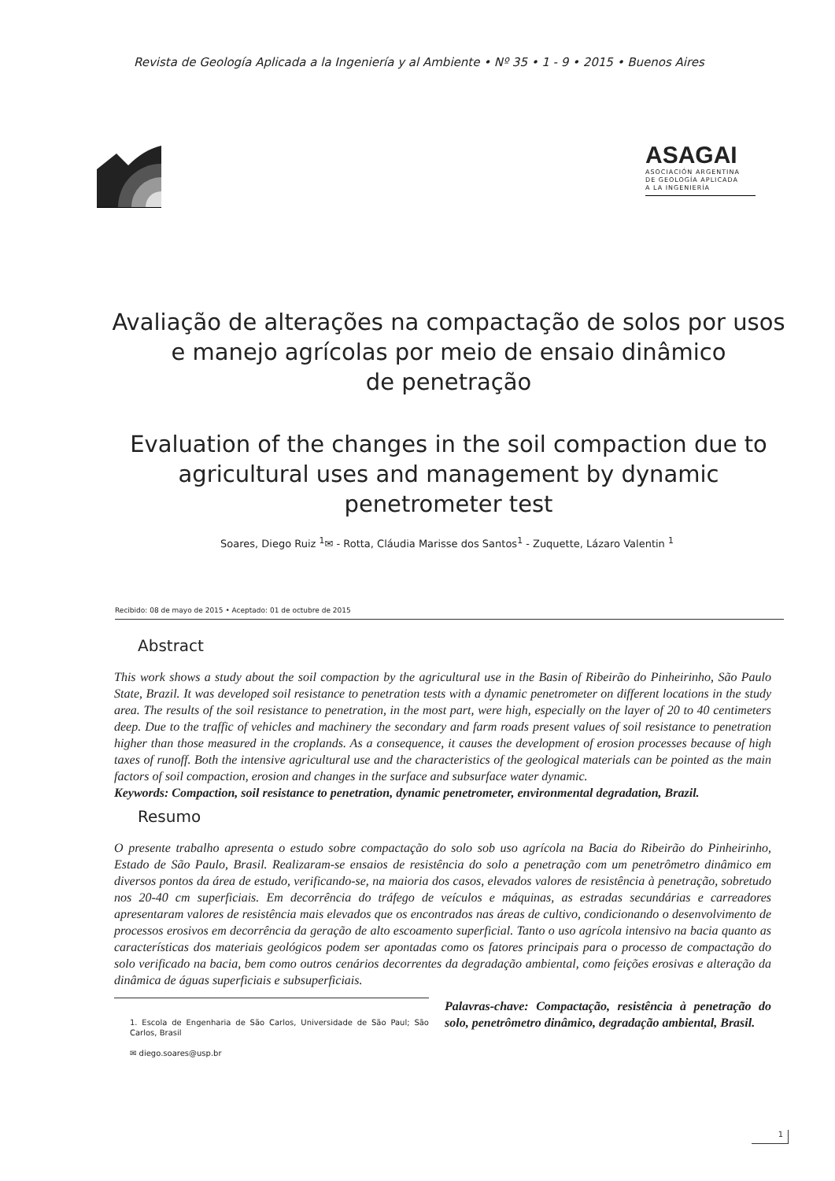Revista de Geología Aplicada a la Ingeniería y al Ambiente • Nº 35 • 1 - 9 • 2015 • Buenos Aires
ASAGAI
ASOCIACIÓN ARGENTINA
DE GEOLOGÍA APLICADA
A LA INGENIERÍA
Avaliação de alterações na compactação de solos por usos e manejo agrícolas por meio de ensaio dinâmico
de penetração
Evaluation of the changes in the soil compaction due to agricultural uses and management by dynamic penetrometer test
Soares, Diego Ruiz <sup>1</sup>✉ - Rotta, Cláudia Marisse dos Santos<sup>1</sup> - Zuquette, Lázaro Valentin <sup>1</sup>
Recibido: 08 de mayo de 2015 • Aceptado: 01 de octubre de 2015
Abstract
This work shows a study about the soil compaction by the agricultural use in the Basin of Ribeirão do Pinheirinho, São Paulo State, Brazil. It was developed soil resistance to penetration tests with a dynamic penetrometer on different locations in the study area. The results of the soil resistance to penetration, in the most part, were high, especially on the layer of 20 to 40 centimeters deep. Due to the traffic of vehicles and machinery the secondary and farm roads present values of soil resistance to penetration higher than those measured in the croplands. As a consequence, it causes the development of erosion processes because of high taxes of runoff. Both the intensive agricultural use and the characteristics of the geological materials can be pointed as the main factors of soil compaction, erosion and changes in the surface and subsurface water dynamic.
Keywords: Compaction, soil resistance to penetration, dynamic penetrometer, environmental degradation, Brazil.
Resumo
O presente trabalho apresenta o estudo sobre compactação do solo sob uso agrícola na Bacia do Ribeirão do Pinheirinho, Estado de São Paulo, Brasil. Realizaram-se ensaios de resistência do solo a penetração com um penetrômetro dinâmico em diversos pontos da área de estudo, verificando-se, na maioria dos casos, elevados valores de resistência à penetração, sobretudo nos 20-40 cm superficiais. Em decorrência do tráfego de veículos e máquinas, as estradas secundárias e carreadores apresentaram valores de resistência mais elevados que os encontrados nas áreas de cultivo, condicionando o desenvolvimento de processos erosivos em decorrência da geração de alto escoamento superficial. Tanto o uso agrícola intensivo na bacia quanto as características dos materiais geológicos podem ser apontadas como os fatores principais para o processo de compactação do solo verificado na bacia, bem como outros cenários decorrentes da degradação ambiental, como feições erosivas e alteração da dinâmica de águas superficiais e subsuperficiais.
1. Escola de Engenharia de São Carlos, Universidade de São Paul; São Carlos, Brasil
✉ diego.soares@usp.br
Palavras-chave: Compactação, resistência à penetração do solo, penetrômetro dinâmico, degradação ambiental, Brasil.
1